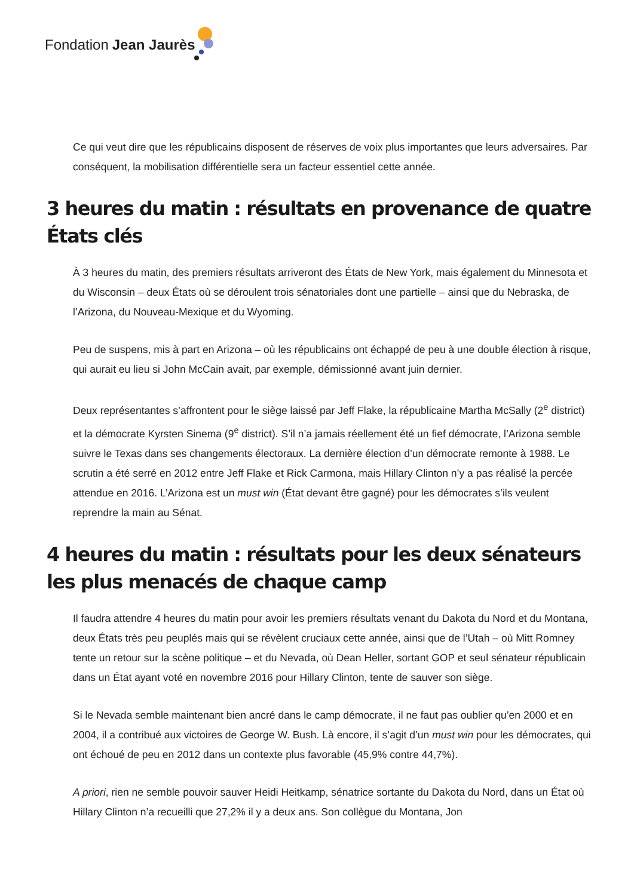Fondation Jean Jaurès
Ce qui veut dire que les républicains disposent de réserves de voix plus importantes que leurs adversaires. Par conséquent, la mobilisation différentielle sera un facteur essentiel cette année.
3 heures du matin : résultats en provenance de quatre États clés
À 3 heures du matin, des premiers résultats arriveront des États de New York, mais également du Minnesota et du Wisconsin – deux États où se déroulent trois sénatoriales dont une partielle – ainsi que du Nebraska, de l’Arizona, du Nouveau-Mexique et du Wyoming.
Peu de suspens, mis à part en Arizona – où les républicains ont échappé de peu à une double élection à risque, qui aurait eu lieu si John McCain avait, par exemple, démissionné avant juin dernier.
Deux représentantes s’affrontent pour le siège laissé par Jeff Flake, la républicaine Martha McSally (2<sup>e</sup> district) et la démocrate Kyrsten Sinema (9<sup>e</sup> district). S’il n’a jamais réellement été un fief démocrate, l’Arizona semble suivre le Texas dans ses changements électoraux. La dernière élection d’un démocrate remonte à 1988. Le scrutin a été serré en 2012 entre Jeff Flake et Rick Carmona, mais Hillary Clinton n’y a pas réalisé la percée attendue en 2016. L’Arizona est un must win (État devant être gagné) pour les démocrates s’ils veulent reprendre la main au Sénat.
4 heures du matin : résultats pour les deux sénateurs les plus menacés de chaque camp
Il faudra attendre 4 heures du matin pour avoir les premiers résultats venant du Dakota du Nord et du Montana, deux États très peu peuplés mais qui se révèlent cruciaux cette année, ainsi que de l’Utah – où Mitt Romney tente un retour sur la scène politique – et du Nevada, où Dean Heller, sortant GOP et seul sénateur républicain dans un État ayant voté en novembre 2016 pour Hillary Clinton, tente de sauver son siège.
Si le Nevada semble maintenant bien ancré dans le camp démocrate, il ne faut pas oublier qu’en 2000 et en 2004, il a contribué aux victoires de George W. Bush. Là encore, il s’agit d’un must win pour les démocrates, qui ont échoué de peu en 2012 dans un contexte plus favorable (45,9% contre 44,7%).
A priori, rien ne semble pouvoir sauver Heidi Heitkamp, sénatrice sortante du Dakota du Nord, dans un État où Hillary Clinton n’a recueilli que 27,2% il y a deux ans. Son collègue du Montana, Jon